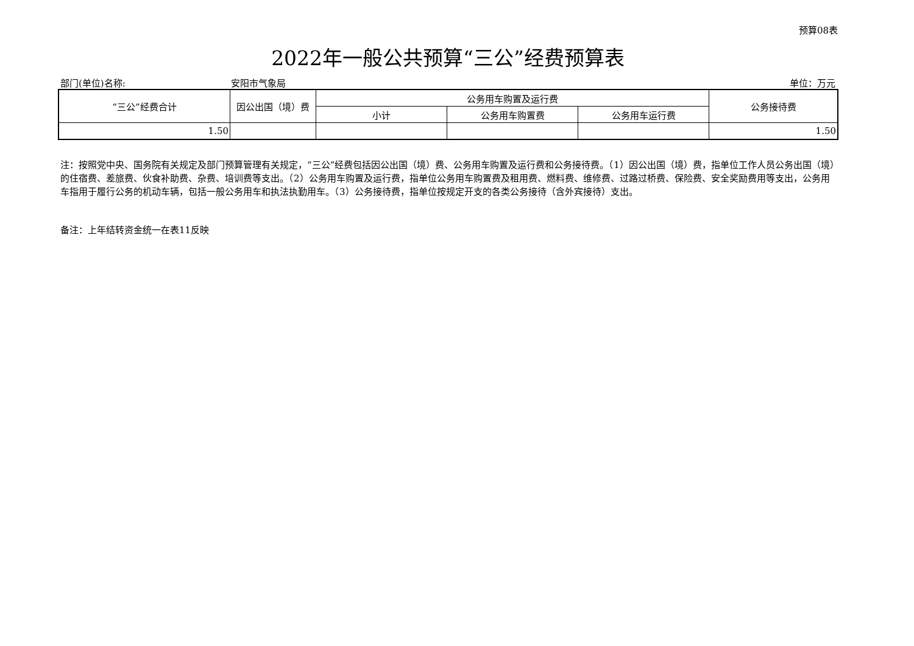预算08表
2022年一般公共预算“三公”经费预算表
部门(单位)名称: 安阳市气象局 单位：万元
| “三公”经费合计 | 因公出国（境）费 | 公务用车购置及运行费 | | | 公务接待费 |
| --- | --- | --- | --- | --- | --- |
| | | 小计 | 公务用车购置费 | 公务用车运行费 | |
| 1.50 | | | | | 1.50 |
注：按照党中央、国务院有关规定及部门预算管理有关规定，“三公”经费包括因公出国（境）费、公务用车购置及运行费和公务接待费。（1）因公出国（境）费，指单位工作人员公务出国（境）的住宿费、差旅费、伙食补助费、杂费、培训费等支出。（2）公务用车购置及运行费，指单位公务用车购置费及租用费、燃料费、维修费、过路过桥费、保险费、安全奖励费用等支出，公务用车指用于履行公务的机动车辆，包括一般公务用车和执法执勤用车。（3）公务接待费，指单位按规定开支的各类公务接待（含外宾接待）支出。
备注：上年结转资金统一在表11反映